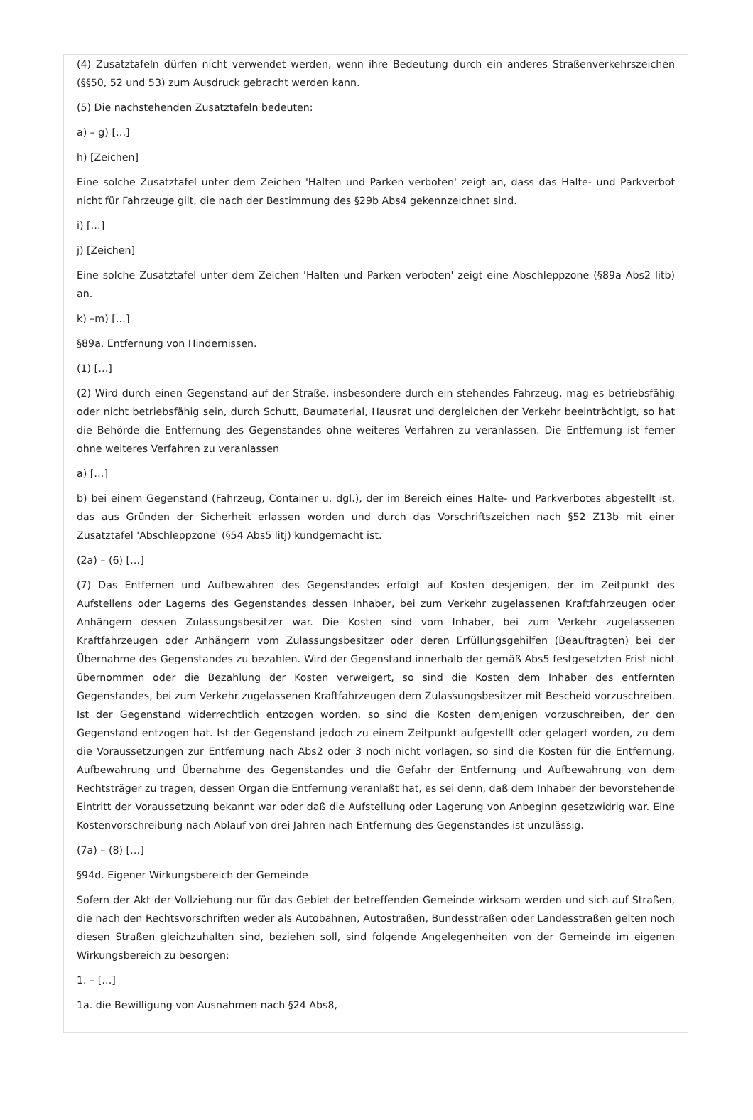(4) Zusatztafeln dürfen nicht verwendet werden, wenn ihre Bedeutung durch ein anderes Straßenverkehrszeichen (§§50, 52 und 53) zum Ausdruck gebracht werden kann.
(5) Die nachstehenden Zusatztafeln bedeuten:
a) – g) […]
h) [Zeichen]
Eine solche Zusatztafel unter dem Zeichen 'Halten und Parken verboten' zeigt an, dass das Halte- und Parkverbot nicht für Fahrzeuge gilt, die nach der Bestimmung des §29b Abs4 gekennzeichnet sind.
i) […]
j) [Zeichen]
Eine solche Zusatztafel unter dem Zeichen 'Halten und Parken verboten' zeigt eine Abschleppzone (§89a Abs2 litb) an.
k) –m) […]
§89a. Entfernung von Hindernissen.
(1) […]
(2) Wird durch einen Gegenstand auf der Straße, insbesondere durch ein stehendes Fahrzeug, mag es betriebsfähig oder nicht betriebsfähig sein, durch Schutt, Baumaterial, Hausrat und dergleichen der Verkehr beeinträchtigt, so hat die Behörde die Entfernung des Gegenstandes ohne weiteres Verfahren zu veranlassen. Die Entfernung ist ferner ohne weiteres Verfahren zu veranlassen
a) […]
b) bei einem Gegenstand (Fahrzeug, Container u. dgl.), der im Bereich eines Halte- und Parkverbotes abgestellt ist, das aus Gründen der Sicherheit erlassen worden und durch das Vorschriftszeichen nach §52 Z13b mit einer Zusatztafel 'Abschleppzone' (§54 Abs5 litj) kundgemacht ist.
(2a) – (6) […]
(7) Das Entfernen und Aufbewahren des Gegenstandes erfolgt auf Kosten desjenigen, der im Zeitpunkt des Aufstellens oder Lagerns des Gegenstandes dessen Inhaber, bei zum Verkehr zugelassenen Kraftfahrzeugen oder Anhängern dessen Zulassungsbesitzer war. Die Kosten sind vom Inhaber, bei zum Verkehr zugelassenen Kraftfahrzeugen oder Anhängern vom Zulassungsbesitzer oder deren Erfüllungsgehilfen (Beauftragten) bei der Übernahme des Gegenstandes zu bezahlen. Wird der Gegenstand innerhalb der gemäß Abs5 festgesetzten Frist nicht übernommen oder die Bezahlung der Kosten verweigert, so sind die Kosten dem Inhaber des entfernten Gegenstandes, bei zum Verkehr zugelassenen Kraftfahrzeugen dem Zulassungsbesitzer mit Bescheid vorzuschreiben. Ist der Gegenstand widerrechtlich entzogen worden, so sind die Kosten demjenigen vorzuschreiben, der den Gegenstand entzogen hat. Ist der Gegenstand jedoch zu einem Zeitpunkt aufgestellt oder gelagert worden, zu dem die Voraussetzungen zur Entfernung nach Abs2 oder 3 noch nicht vorlagen, so sind die Kosten für die Entfernung, Aufbewahrung und Übernahme des Gegenstandes und die Gefahr der Entfernung und Aufbewahrung von dem Rechtsträger zu tragen, dessen Organ die Entfernung veranlaßt hat, es sei denn, daß dem Inhaber der bevorstehende Eintritt der Voraussetzung bekannt war oder daß die Aufstellung oder Lagerung von Anbeginn gesetzwidrig war. Eine Kostenvorschreibung nach Ablauf von drei Jahren nach Entfernung des Gegenstandes ist unzulässig.
(7a) – (8) […]
§94d. Eigener Wirkungsbereich der Gemeinde
Sofern der Akt der Vollziehung nur für das Gebiet der betreffenden Gemeinde wirksam werden und sich auf Straßen, die nach den Rechtsvorschriften weder als Autobahnen, Autostraßen, Bundesstraßen oder Landesstraßen gelten noch diesen Straßen gleichzuhalten sind, beziehen soll, sind folgende Angelegenheiten von der Gemeinde im eigenen Wirkungsbereich zu besorgen:
1. – […]
1a. die Bewilligung von Ausnahmen nach §24 Abs8,